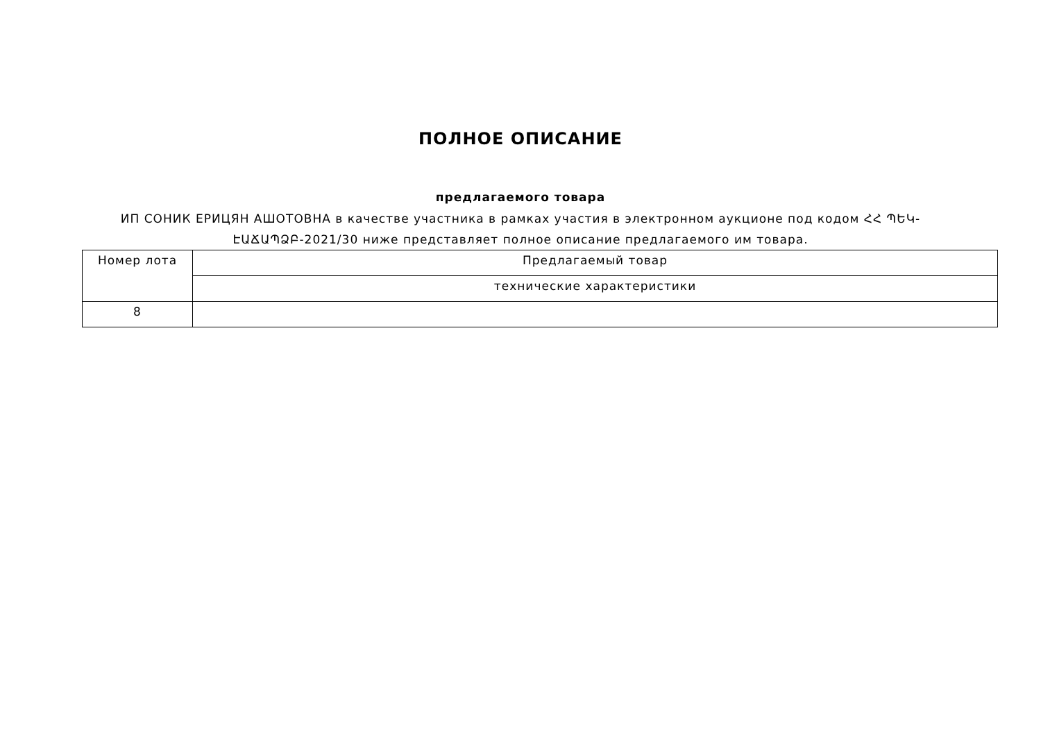ПОЛНОЕ ОПИСАНИЕ
предлагаемого товара
ИП СОНИК ЕРИЦЯН АШОТОВНА в качестве участника в рамках участия в электронном аукционе под кодом ՀՀ ՊԵԿ-ԷԱՃԱՊՁԲ-2021/30 ниже представляет полное описание предлагаемого им товара.
| Номер лота | Предлагаемый товар |
| --- | --- |
| | технические характеристики |
| 8 | |